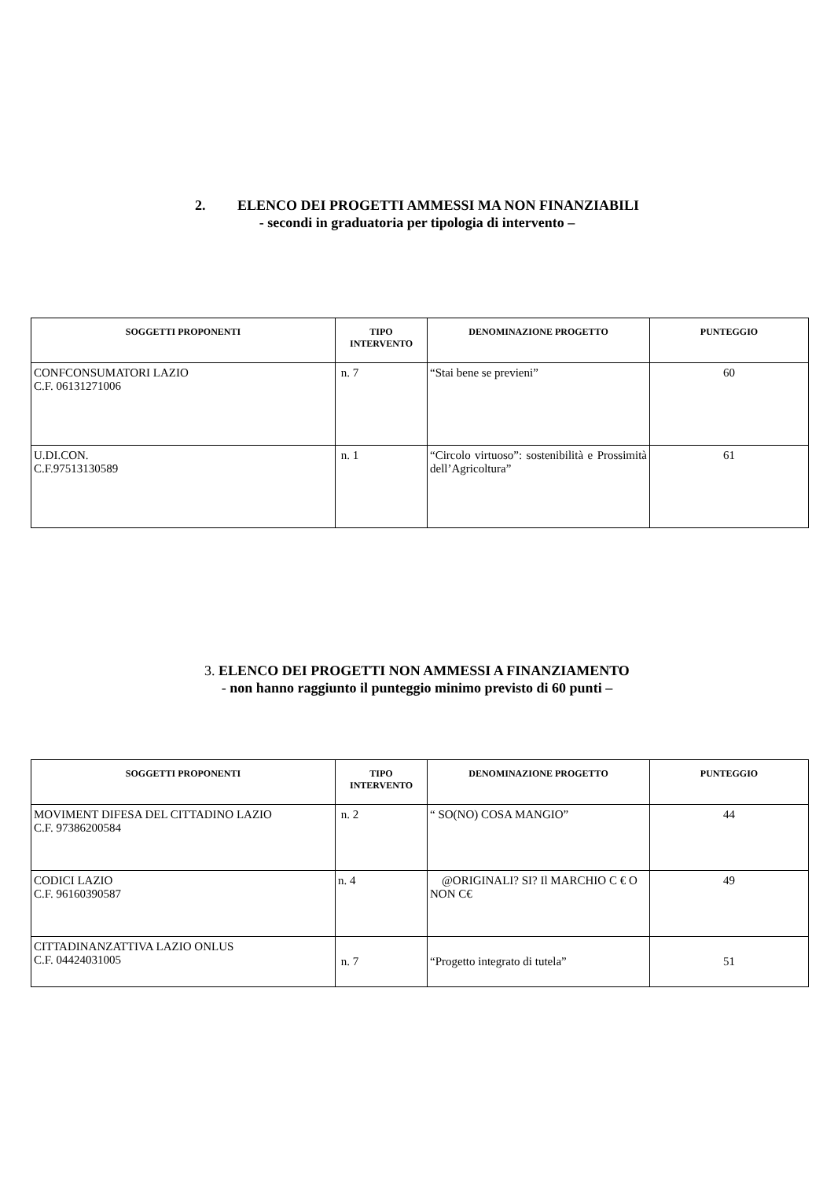2. ELENCO DEI PROGETTI AMMESSI MA NON FINANZIABILI
- secondi in graduatoria per tipologia di intervento –
| SOGGETTI PROPONENTI | TIPO INTERVENTO | DENOMINAZIONE PROGETTO | PUNTEGGIO |
| --- | --- | --- | --- |
| CONFCONSUMATORI LAZIO C.F. 06131271006 | n. 7 | “Stai bene se previeni” | 60 |
| U.DI.CON. C.F.97513130589 | n. 1 | “Circolo virtuoso”: sostenibilità e Prossimità dell’Agricoltura” | 61 |
3. ELENCO DEI PROGETTI NON AMMESSI A FINANZIAMENTO
- non hanno raggiunto il punteggio minimo previsto di 60 punti –
| SOGGETTI PROPONENTI | TIPO INTERVENTO | DENOMINAZIONE PROGETTO | PUNTEGGIO |
| --- | --- | --- | --- |
| MOVIMENT DIFESA DEL CITTADINO LAZIO C.F. 97386200584 | n. 2 | “ SO(NO) COSA MANGIO” | 44 |
| CODICI LAZIO C.F. 96160390587 | n. 4 | @ORIGINALI? SI? Il MARCHIO C € O NON C€ | 49 |
| CITTADINANZATTIVA LAZIO ONLUS C.F. 04424031005 | n. 7 | “Progetto integrato di tutela” | 51 |